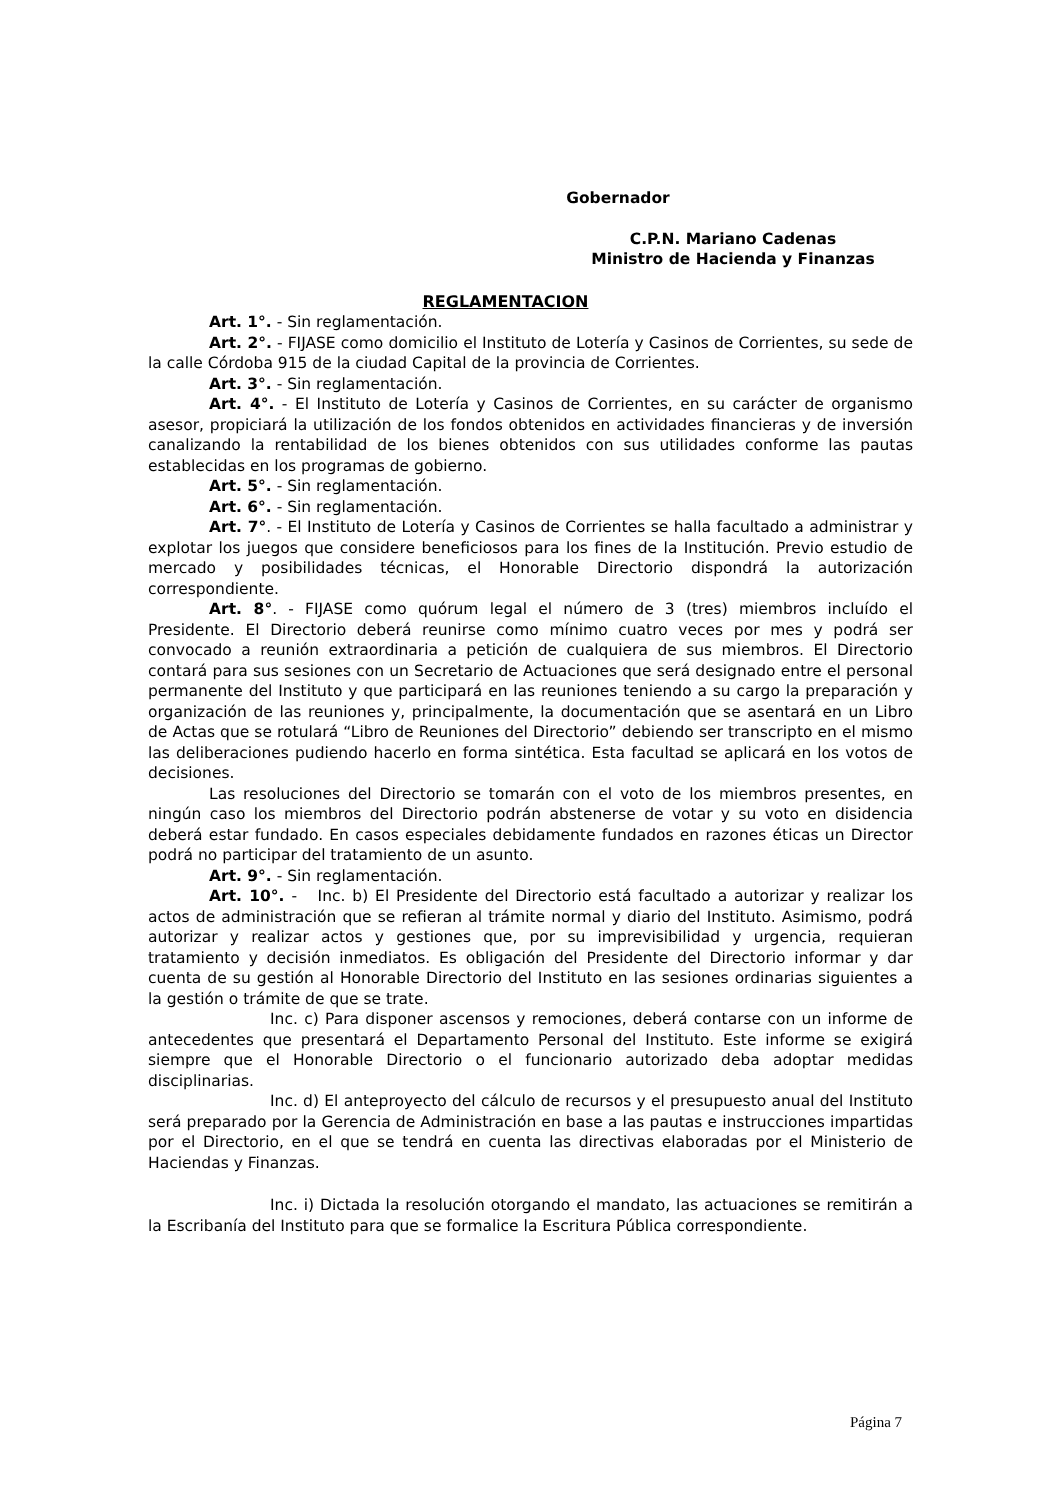Gobernador
C.P.N. Mariano Cadenas
Ministro de Hacienda y Finanzas
REGLAMENTACION
Art. 1°. - Sin reglamentación.
Art. 2°. - FIJASE como domicilio el Instituto de Lotería y Casinos de Corrientes, su sede de la calle Córdoba 915 de la ciudad Capital de la provincia de Corrientes.
Art. 3°. - Sin reglamentación.
Art. 4°. - El Instituto de Lotería y Casinos de Corrientes, en su carácter de organismo asesor, propiciará la utilización de los fondos obtenidos en actividades financieras y de inversión canalizando la rentabilidad de los bienes obtenidos con sus utilidades conforme las pautas establecidas en los programas de gobierno.
Art. 5°. - Sin reglamentación.
Art. 6°. - Sin reglamentación.
Art. 7°. - El Instituto de Lotería y Casinos de Corrientes se halla facultado a administrar y explotar los juegos que considere beneficiosos para los fines de la Institución. Previo estudio de mercado y posibilidades técnicas, el Honorable Directorio dispondrá la autorización correspondiente.
Art. 8°. - FIJASE como quórum legal el número de 3 (tres) miembros incluído el Presidente. El Directorio deberá reunirse como mínimo cuatro veces por mes y podrá ser convocado a reunión extraordinaria a petición de cualquiera de sus miembros. El Directorio contará para sus sesiones con un Secretario de Actuaciones que será designado entre el personal permanente del Instituto y que participará en las reuniones teniendo a su cargo la preparación y organización de las reuniones y, principalmente, la documentación que se asentará en un Libro de Actas que se rotulará “Libro de Reuniones del Directorio” debiendo ser transcripto en el mismo las deliberaciones pudiendo hacerlo en forma sintética. Esta facultad se aplicará en los votos de decisiones.
Las resoluciones del Directorio se tomarán con el voto de los miembros presentes, en ningún caso los miembros del Directorio podrán abstenerse de votar y su voto en disidencia deberá estar fundado. En casos especiales debidamente fundados en razones éticas un Director podrá no participar del tratamiento de un asunto.
Art. 9°. - Sin reglamentación.
Art. 10°. - Inc. b) El Presidente del Directorio está facultado a autorizar y realizar los actos de administración que se refieran al trámite normal y diario del Instituto. Asimismo, podrá autorizar y realizar actos y gestiones que, por su imprevisibilidad y urgencia, requieran tratamiento y decisión inmediatos. Es obligación del Presidente del Directorio informar y dar cuenta de su gestión al Honorable Directorio del Instituto en las sesiones ordinarias siguientes a la gestión o trámite de que se trate.
Inc. c) Para disponer ascensos y remociones, deberá contarse con un informe de antecedentes que presentará el Departamento Personal del Instituto. Este informe se exigirá siempre que el Honorable Directorio o el funcionario autorizado deba adoptar medidas disciplinarias.
Inc. d) El anteproyecto del cálculo de recursos y el presupuesto anual del Instituto será preparado por la Gerencia de Administración en base a las pautas e instrucciones impartidas por el Directorio, en el que se tendrá en cuenta las directivas elaboradas por el Ministerio de Haciendas y Finanzas.
Inc. i) Dictada la resolución otorgando el mandato, las actuaciones se remitirán a la Escribanía del Instituto para que se formalice la Escritura Pública correspondiente.
Página 7